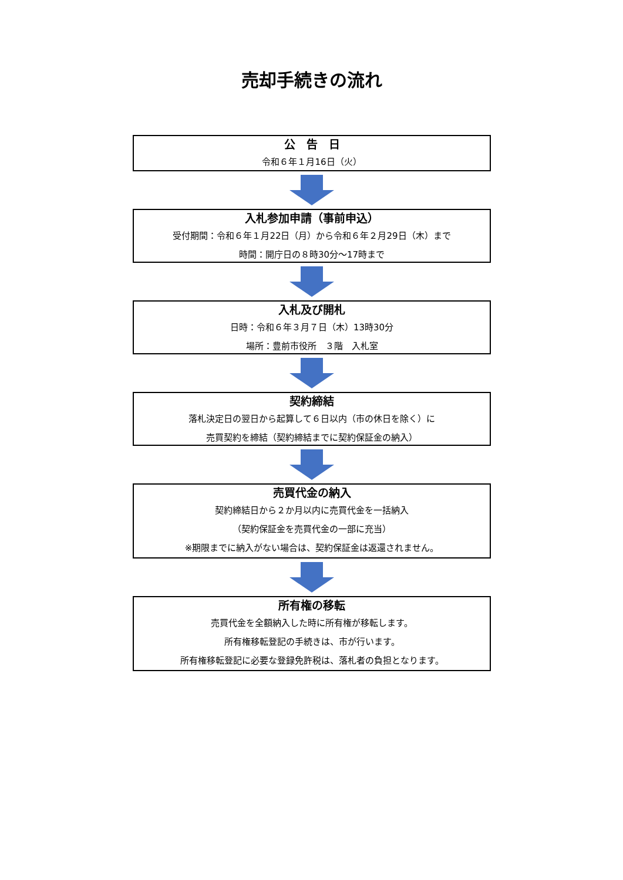売却手続きの流れ
公　告　日
令和６年１月16日（火）
入札参加申請（事前申込）
受付期間：令和６年１月22日（月）から令和６年２月29日（木）まで
時間：開庁日の８時30分～17時まで
入札及び開札
日時：令和６年３月７日（木）13時30分
場所：豊前市役所　３階　入札室
契約締結
落札決定日の翌日から起算して６日以内（市の休日を除く）に
売買契約を締結（契約締結までに契約保証金の納入）
売買代金の納入
契約締結日から２か月以内に売買代金を一括納入
（契約保証金を売買代金の一部に充当）
※期限までに納入がない場合は、契約保証金は返還されません。
所有権の移転
売買代金を全額納入した時に所有権が移転します。
所有権移転登記の手続きは、市が行います。
所有権移転登記に必要な登録免許税は、落札者の負担となります。